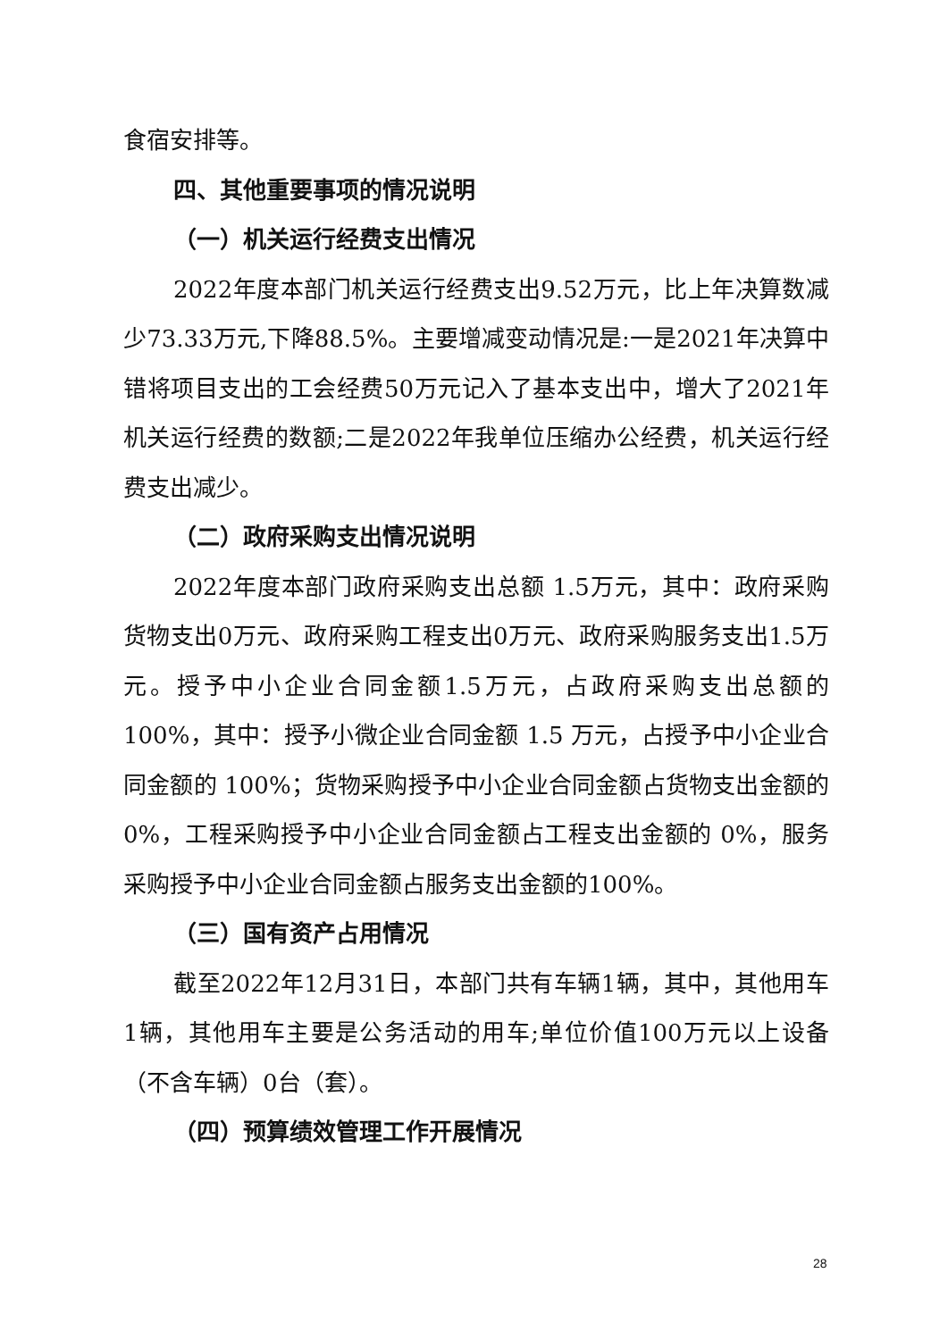食宿安排等。
四、其他重要事项的情况说明
（一）机关运行经费支出情况
2022年度本部门机关运行经费支出9.52万元，比上年决算数减少73.33万元,下降88.5%。主要增减变动情况是:一是2021年决算中错将项目支出的工会经费50万元记入了基本支出中，增大了2021年机关运行经费的数额;二是2022年我单位压缩办公经费，机关运行经费支出减少。
（二）政府采购支出情况说明
2022年度本部门政府采购支出总额 1.5万元，其中：政府采购货物支出0万元、政府采购工程支出0万元、政府采购服务支出1.5万元。授予中小企业合同金额1.5万元，占政府采购支出总额的 100%，其中：授予小微企业合同金额 1.5 万元，占授予中小企业合同金额的 100%；货物采购授予中小企业合同金额占货物支出金额的 0%，工程采购授予中小企业合同金额占工程支出金额的 0%，服务采购授予中小企业合同金额占服务支出金额的100%。
（三）国有资产占用情况
截至2022年12月31日，本部门共有车辆1辆，其中，其他用车1辆，其他用车主要是公务活动的用车;单位价值100万元以上设备（不含车辆）0台（套）。
（四）预算绩效管理工作开展情况
28